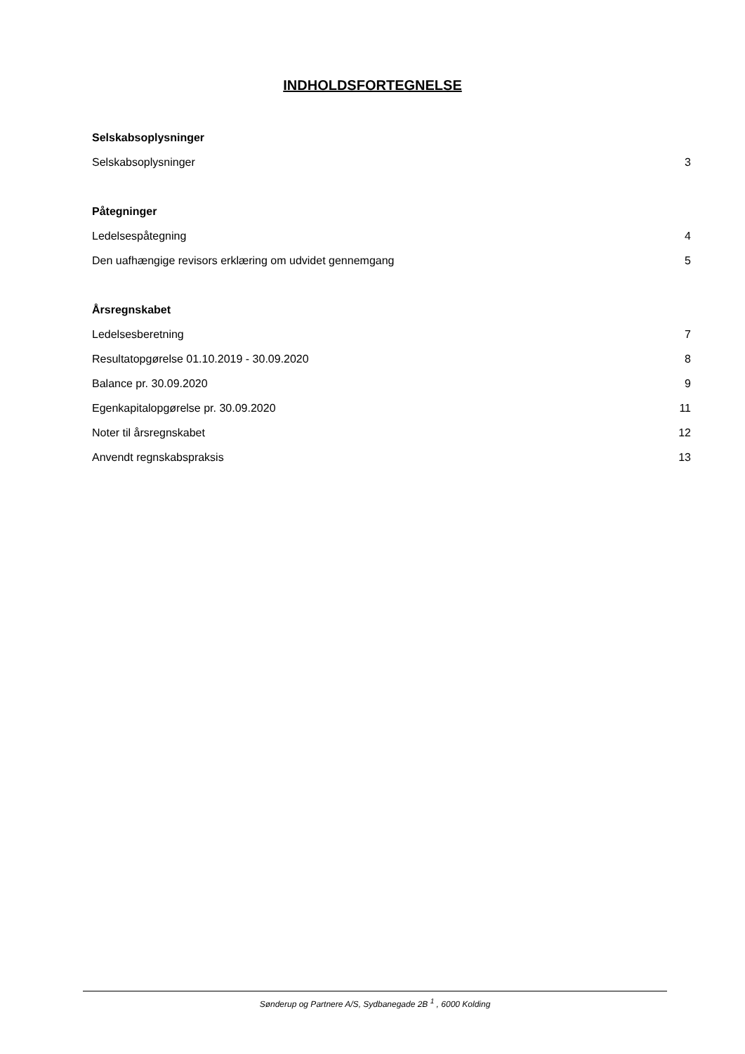INDHOLDSFORTEGNELSE
Selskabsoplysninger
Selskabsoplysninger 3
Påtegninger
Ledelsespåtegning 4
Den uafhængige revisors erklæring om udvidet gennemgang 5
Årsregnskabet
Ledelsesberetning 7
Resultatopgørelse 01.10.2019 - 30.09.2020 8
Balance pr. 30.09.2020 9
Egenkapitalopgørelse pr. 30.09.2020 11
Noter til årsregnskabet 12
Anvendt regnskabspraksis 13
Sønderup og Partnere A/S, Sydbanegade 2B <sup>1</sup> , 6000 Kolding